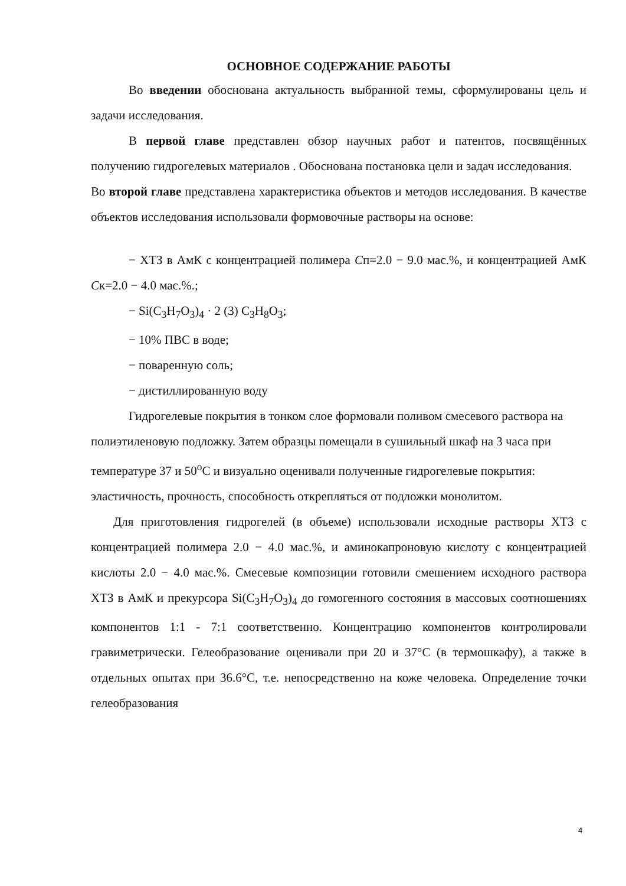ОСНОВНОЕ СОДЕРЖАНИЕ РАБОТЫ
Во введении обоснована актуальность выбранной темы, сформулированы цель и задачи исследования.
В первой главе представлен обзор научных работ и патентов, посвящённых получению гидрогелевых материалов . Обоснована постановка цели и задач исследования.
Во второй главе представлена характеристика объектов и методов исследования. В качестве объектов исследования использовали формовочные растворы на основе:
− ХТЗ в АмК с концентрацией полимера Сп=2.0 − 9.0 мас.%, и концентрацией АмК Ск=2.0 − 4.0 мас.%.;
− Si(C<sub>3</sub>H<sub>7</sub>O<sub>3</sub>)<sub>4</sub> · 2 (3) C<sub>3</sub>H<sub>8</sub>O<sub>3</sub>;
− 10% ПВС в воде;
− поваренную соль;
− дистиллированную воду
Гидрогелевые покрытия в тонком слое формовали поливом смесевого раствора на полиэтиленовую подложку. Затем образцы помещали в сушильный шкаф на 3 часа при температуре 37 и 50<sup>о</sup>С и визуально оценивали полученные гидрогелевые покрытия: эластичность, прочность, способность открепляться от подложки монолитом.
Для приготовления гидрогелей (в объеме) использовали исходные растворы ХТЗ с концентрацией полимера 2.0 − 4.0 мас.%, и аминокапроновую кислоту с концентрацией кислоты 2.0 − 4.0 мас.%. Смесевые композиции готовили смешением исходного раствора ХТЗ в АмК и прекурсора Si(C<sub>3</sub>H<sub>7</sub>O<sub>3</sub>)<sub>4</sub> до гомогенного состояния в массовых соотношениях компонентов 1:1 - 7:1 соответственно. Концентрацию компонентов контролировали гравиметрически. Гелеобразование оценивали при 20 и 37°С (в термошкафу), а также в отдельных опытах при 36.6°С, т.е. непосредственно на коже человека. Определение точки гелеобразования
4